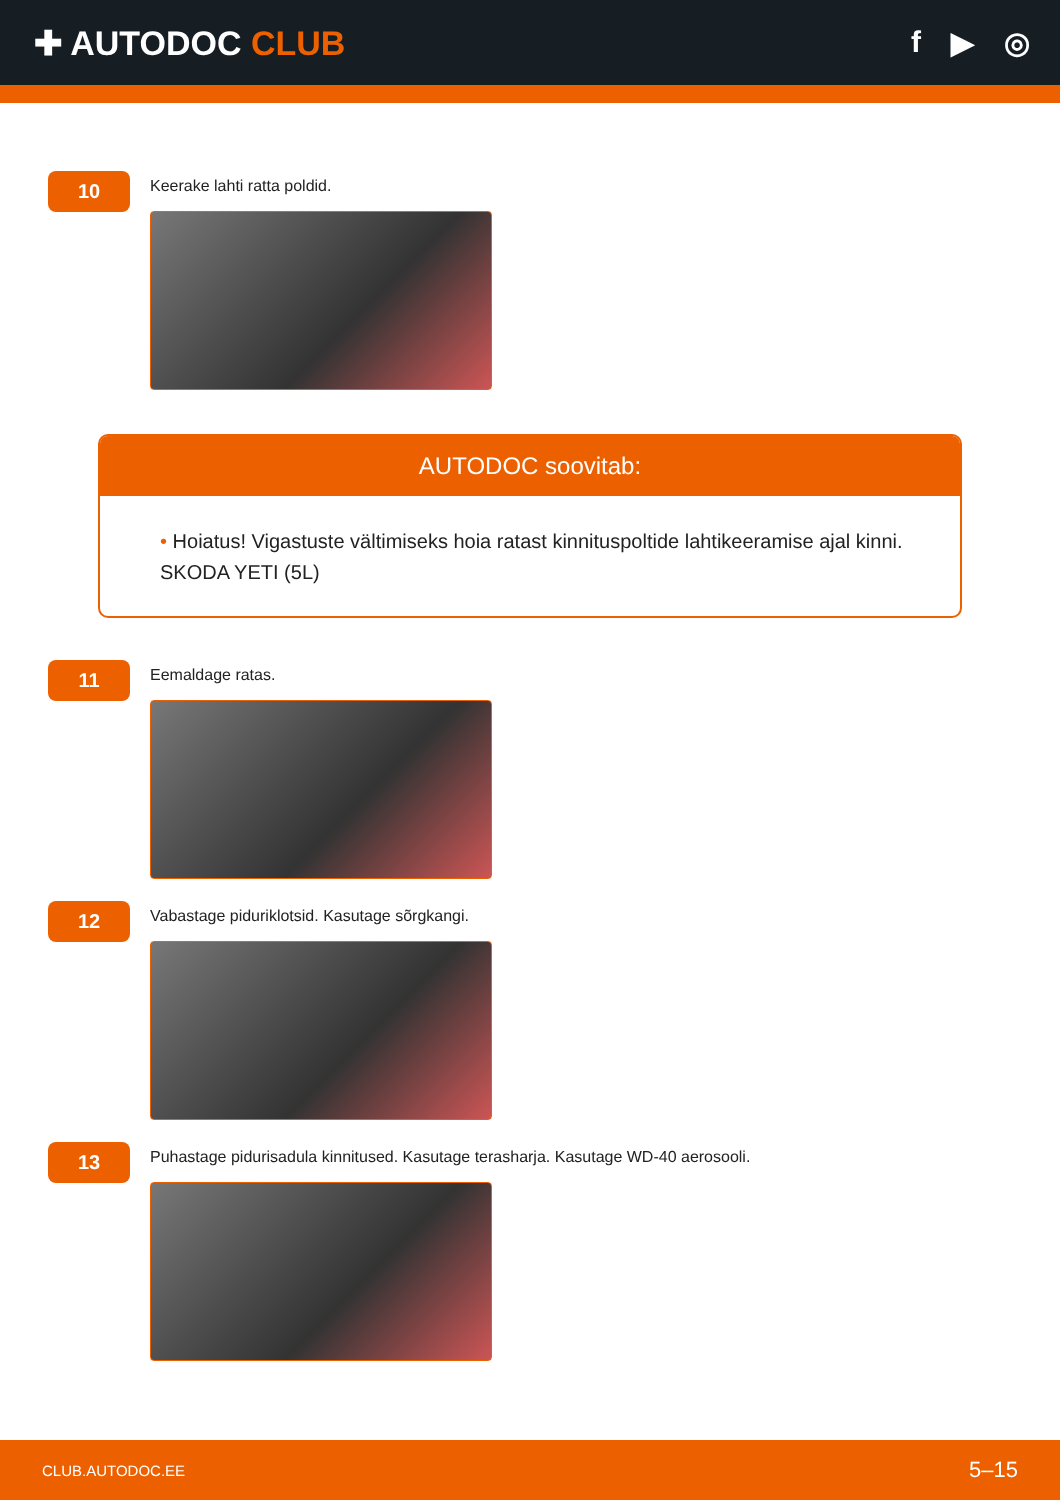✚ AUTODOC CLUB f ▶ ◎
10
Keerake lahti ratta poldid.
AUTODOC soovitab:
• Hoiatus! Vigastuste vältimiseks hoia ratast kinnituspoltide lahtikeeramise ajal kinni. SKODA YETI (5L)
11
Eemaldage ratas.
12
Vabastage piduriklotsid. Kasutage sõrgkangi.
13
Puhastage pidurisadula kinnitused. Kasutage terasharja. Kasutage WD-40 aerosooli.
CLUB.AUTODOC.EE 5–15